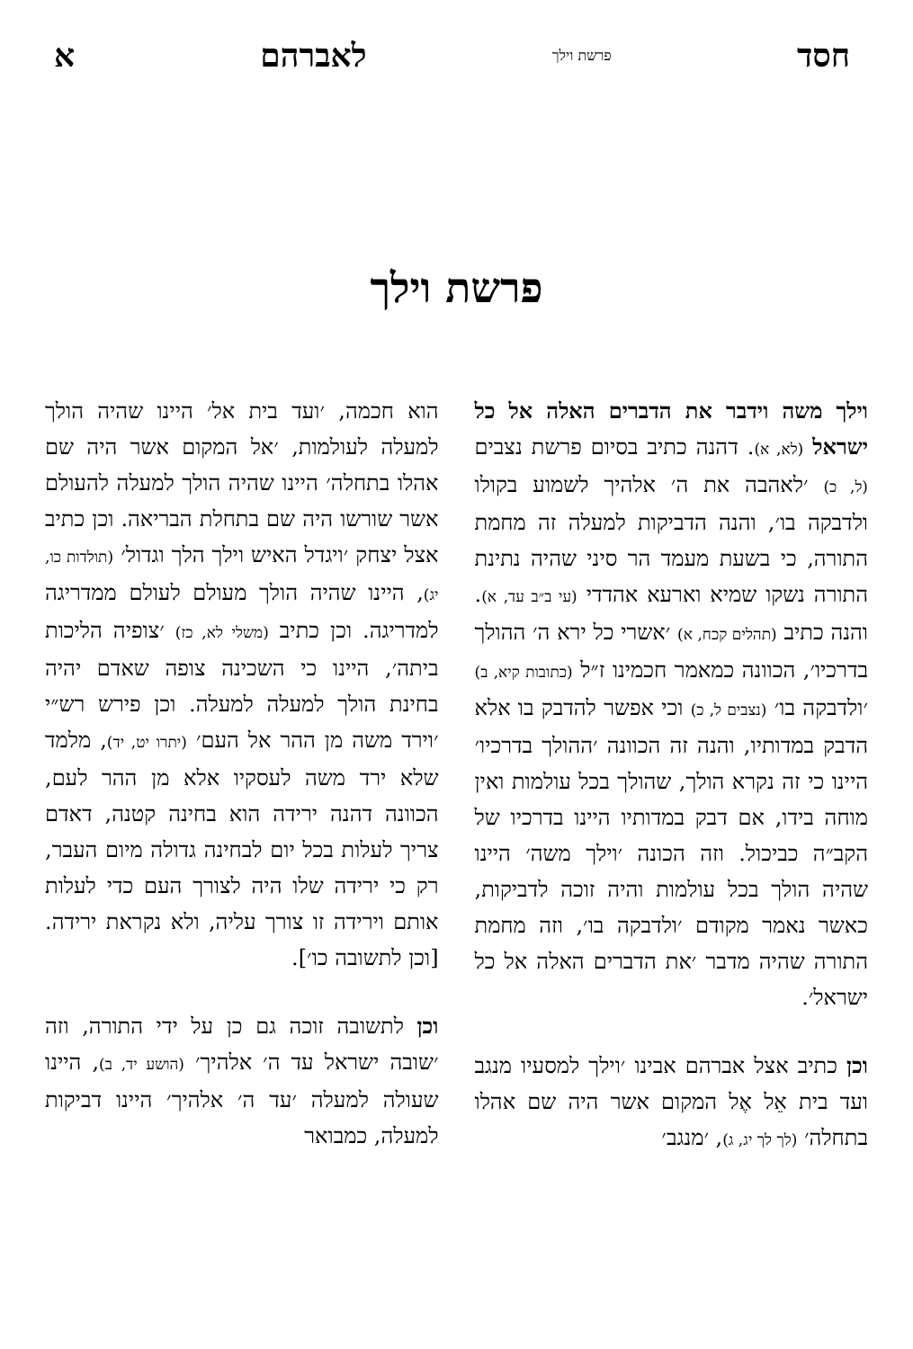חסד פרשת וילך לאברהם א
פרשת וילך
וילך משה וידבר את הדברים האלה אל כל ישראל (לא, א). דהנה כתיב בסיום פרשת נצבים (ל, כ) ׳לאהבה את ה׳ אלהיך לשמוע בקולו ולדבקה בו׳, והנה הדביקות למעלה זה מחמת התורה, כי בשעת מעמד הר סיני שהיה נתינת התורה נשקו שמיא וארעא אהדדי (עי ב״ב עד, א). והנה כתיב (תהלים קכח, א) ׳אשרי כל ירא ה׳ ההולך בדרכיו׳, הכוונה כמאמר חכמינו ז״ל (כתובות קיא, ב) ׳ולדבקה בו׳ (נצבים ל, כ) וכי אפשר להדבק בו אלא הדבק במדותיו, והנה זה הכוונה ׳ההולך בדרכיו׳ היינו כי זה נקרא הולך, שהולך בכל עולמות ואין מוחה בידו, אם דבק במדותיו היינו בדרכיו של הקב״ה כביכול. וזה הכונה ׳וילך משה׳ היינו שהיה הולך בכל עולמות והיה זוכה לדביקות, כאשר נאמר מקודם ׳ולדבקה בו׳, וזה מחמת התורה שהיה מדבר ׳את הדברים האלה אל כל ישראל׳.
וכן כתיב אצל אברהם אבינו ׳וילך למסעיו מנגב ועד בית אֵל אֶל המקום אשר היה שם אהלו בתחלה׳ (לך לך יג, ג), ׳מנגב׳
הוא חכמה, ׳ועד בית אל׳ היינו שהיה הולך למעלה לעולמות, ׳אל המקום אשר היה שם אהלו בתחלה׳ היינו שהיה הולך למעלה להעולם אשר שורשו היה שם בתחלת הבריאה. וכן כתיב אצל יצחק ׳ויגדל האיש וילך הלך וגדול׳ (תולדות כו, יג), היינו שהיה הולך מעולם לעולם ממדריגה למדריגה. וכן כתיב (משלי לא, כז) ׳צופיה הליכות ביתה׳, היינו כי השכינה צופה שאדם יהיה בחינת הולך למעלה למעלה. וכן פירש רש״י ׳וירד משה מן ההר אל העם׳ (יתרו יט, יד), מלמד שלא ירד משה לעסקיו אלא מן ההר לעם, הכוונה דהנה ירידה הוא בחינה קטנה, דאדם צריך לעלות בכל יום לבחינה גדולה מיום העבר, רק כי ירידה שלו היה לצורך העם כדי לעלות אותם וירידה זו צורך עליה, ולא נקראת ירידה. [וכן לתשובה כו׳].
וכן לתשובה זוכה גם כן על ידי התורה, וזה ׳שובה ישראל עד ה׳ אלהיך׳ (הושע יד, ב), היינו שעולה למעלה ׳עד ה׳ אלהיך׳ היינו דביקות למעלה, כמבואר